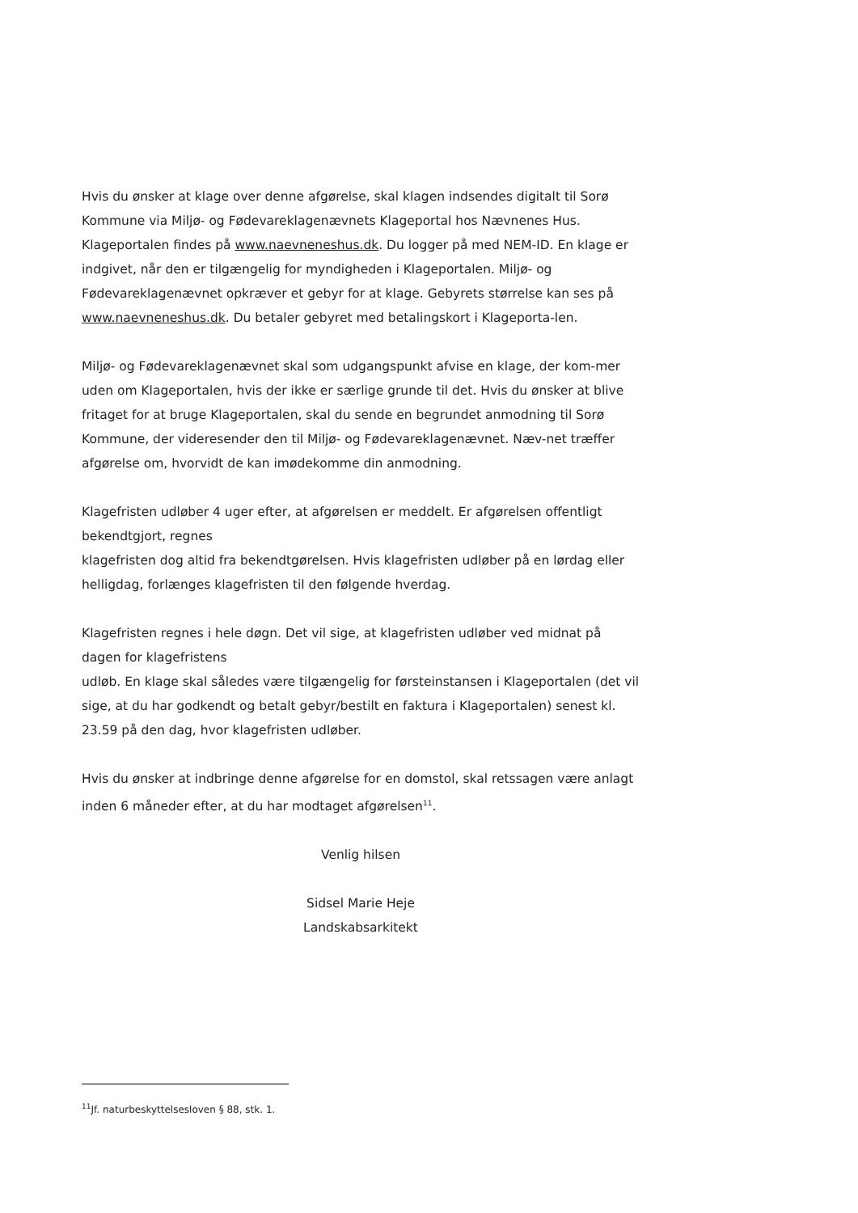Hvis du ønsker at klage over denne afgørelse, skal klagen indsendes digitalt til Sorø Kommune via Miljø- og Fødevareklagenævnets Klageportal hos Nævnenes Hus. Klageportalen findes på www.naevneneshus.dk. Du logger på med NEM-ID. En klage er indgivet, når den er tilgængelig for myndigheden i Klageportalen. Miljø- og Fødevareklagenævnet opkræver et gebyr for at klage. Gebyrets størrelse kan ses på www.naevneneshus.dk. Du betaler gebyret med betalingskort i Klageporta-len.
Miljø- og Fødevareklagenævnet skal som udgangspunkt afvise en klage, der kom-mer uden om Klageportalen, hvis der ikke er særlige grunde til det. Hvis du ønsker at blive fritaget for at bruge Klageportalen, skal du sende en begrundet anmodning til Sorø Kommune, der videresender den til Miljø- og Fødevareklagenævnet. Næv-net træffer afgørelse om, hvorvidt de kan imødekomme din anmodning.
Klagefristen udløber 4 uger efter, at afgørelsen er meddelt. Er afgørelsen offentligt bekendtgjort, regnes
klagefristen dog altid fra bekendtgørelsen. Hvis klagefristen udløber på en lørdag eller helligdag, forlænges klagefristen til den følgende hverdag.
Klagefristen regnes i hele døgn. Det vil sige, at klagefristen udløber ved midnat på dagen for klagefristens
udløb. En klage skal således være tilgængelig for førsteinstansen i Klageportalen (det vil sige, at du har godkendt og betalt gebyr/bestilt en faktura i Klageportalen) senest kl. 23.59 på den dag, hvor klagefristen udløber.
Hvis du ønsker at indbringe denne afgørelse for en domstol, skal retssagen være anlagt inden 6 måneder efter, at du har modtaget afgørelsen<sup>11</sup>.
Venlig hilsen
Sidsel Marie Heje
Landskabsarkitekt
<sup>11</sup> Jf. naturbeskyttelsesloven § 88, stk. 1.